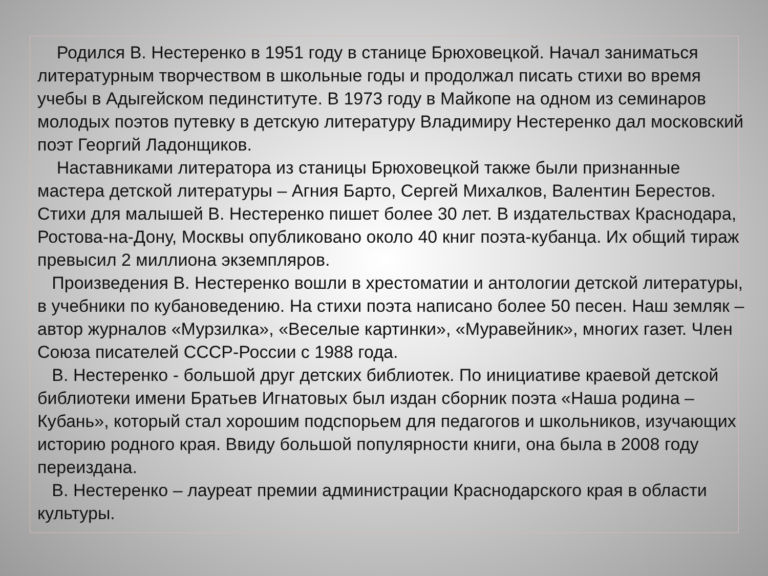Родился В. Нестеренко в 1951 году в станице Брюховецкой. Начал заниматься литературным творчеством в школьные годы и продолжал писать стихи во время учебы в Адыгейском пединституте. В 1973 году в Майкопе на одном из семинаров молодых поэтов путевку в детскую литературу Владимиру Нестеренко дал московский поэт Георгий Ладонщиков.
Наставниками литератора из станицы Брюховецкой также были признанные мастера детской литературы – Агния Барто, Сергей Михалков, Валентин Берестов.
Стихи для малышей В. Нестеренко пишет более 30 лет. В издательствах Краснодара, Ростова-на-Дону, Москвы опубликовано около 40 книг поэта-кубанца. Их общий тираж превысил 2 миллиона экземпляров.
Произведения В. Нестеренко вошли в хрестоматии и антологии детской литературы, в учебники по кубановедению. На стихи поэта написано более 50 песен. Наш земляк – автор журналов «Мурзилка», «Веселые картинки», «Муравейник», многих газет. Член Союза писателей СССР-России с 1988 года.
В. Нестеренко - большой друг детских библиотек. По инициативе краевой детской библиотеки имени Братьев Игнатовых был издан сборник поэта «Наша родина – Кубань», который стал хорошим подспорьем для педагогов и школьников, изучающих историю родного края. Ввиду большой популярности книги, она была в 2008 году переиздана.
В. Нестеренко – лауреат премии администрации Краснодарского края в области культуры.